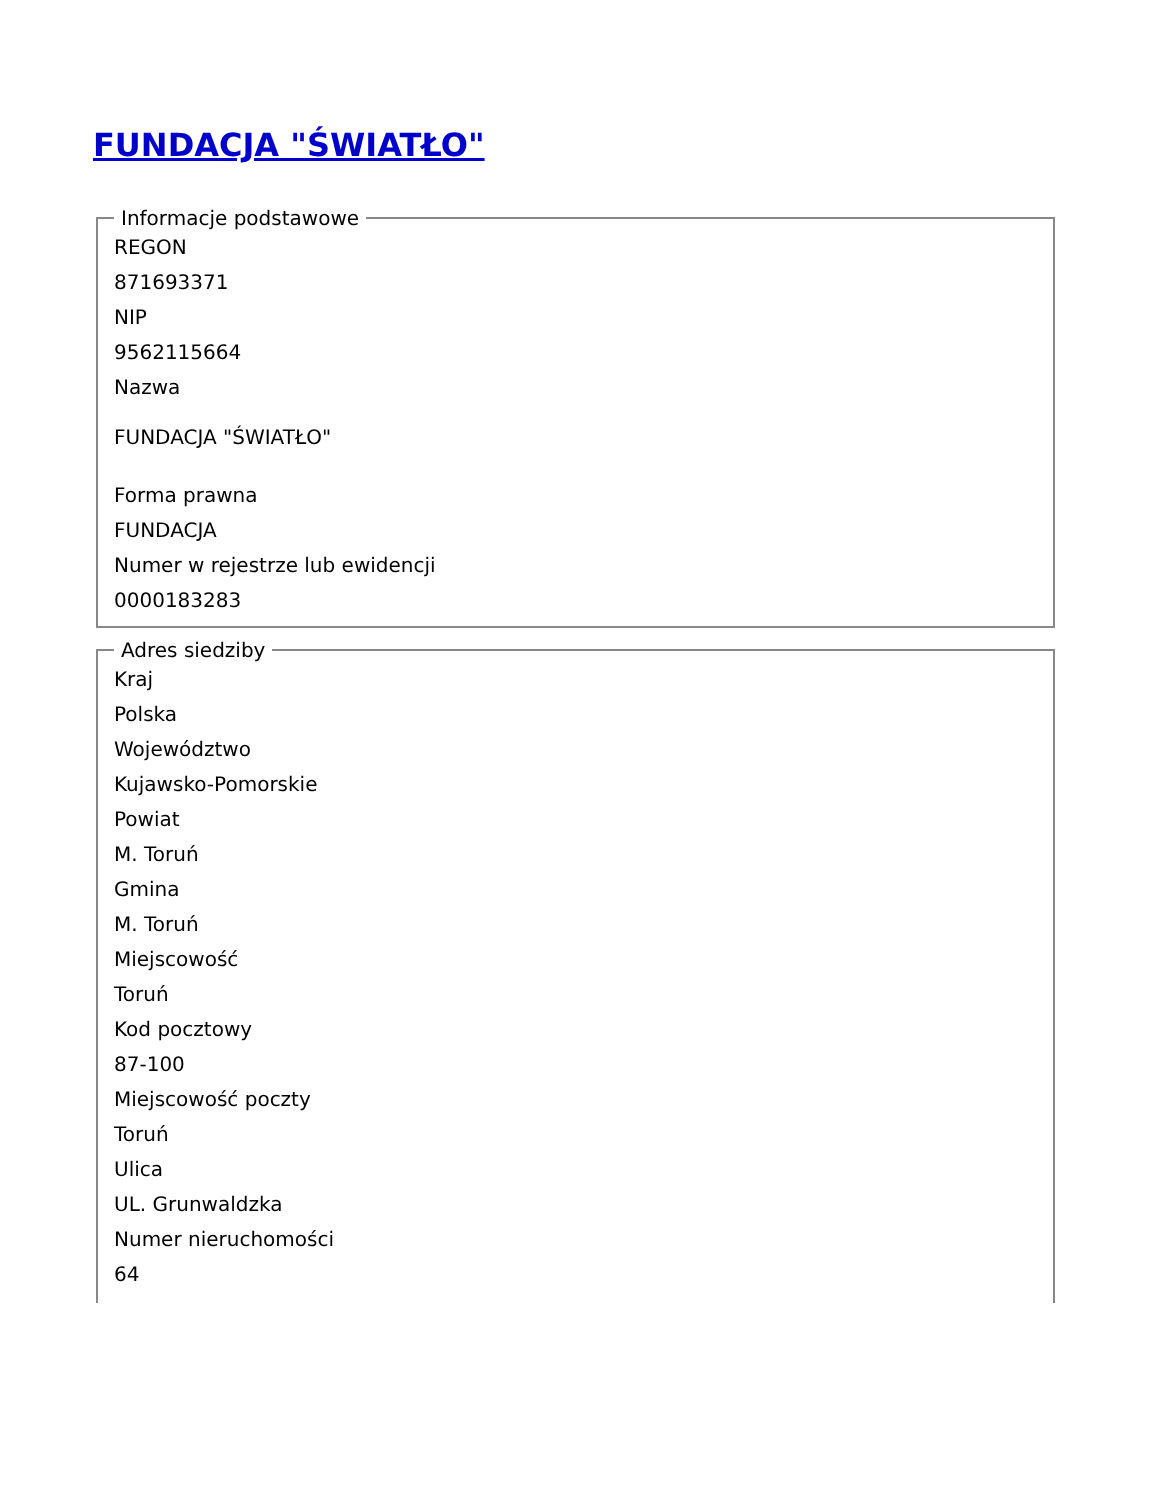FUNDACJA "ŚWIATŁO"
Informacje podstawowe
REGON
871693371
NIP
9562115664
Nazwa
FUNDACJA "ŚWIATŁO"
Forma prawna
FUNDACJA
Numer w rejestrze lub ewidencji
0000183283
Adres siedziby
Kraj
Polska
Województwo
Kujawsko-Pomorskie
Powiat
M. Toruń
Gmina
M. Toruń
Miejscowość
Toruń
Kod pocztowy
87-100
Miejscowość poczty
Toruń
Ulica
UL. Grunwaldzka
Numer nieruchomości
64